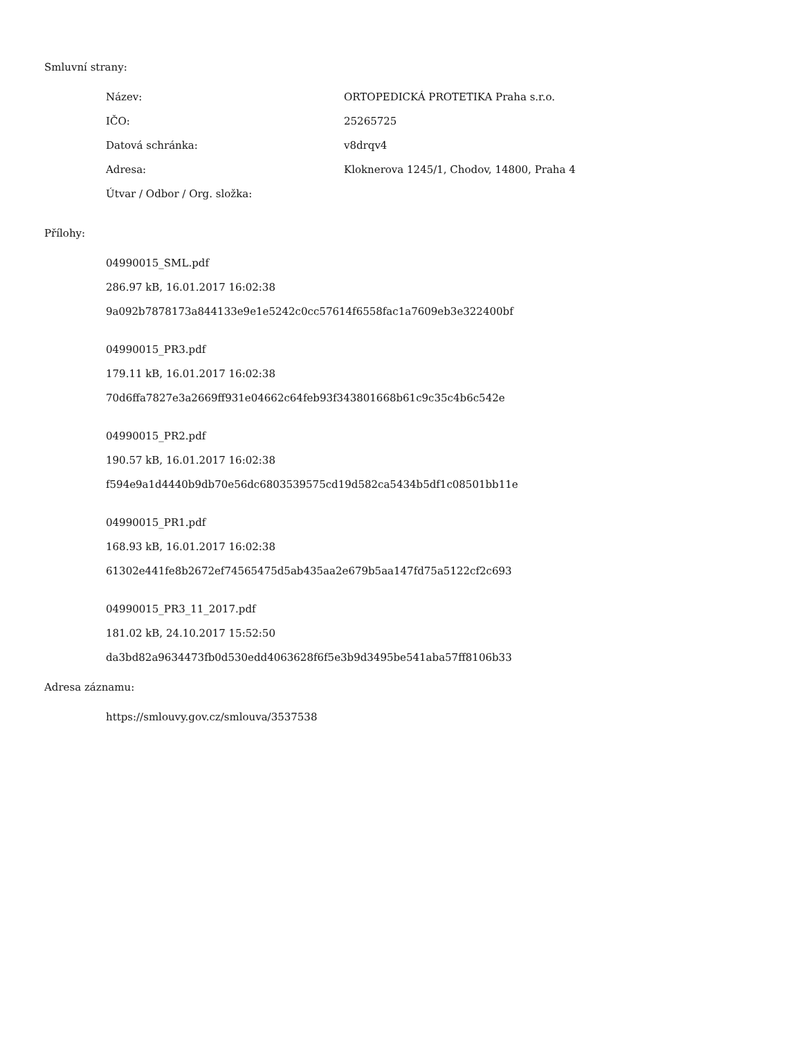Smluvní strany:
| Název: | ORTOPEDICKÁ PROTETIKA Praha s.r.o. |
| IČO: | 25265725 |
| Datová schránka: | v8drqv4 |
| Adresa: | Kloknerova 1245/1, Chodov, 14800, Praha 4 |
| Útvar / Odbor / Org. složka: | |
Přílohy:
04990015_SML.pdf
286.97 kB, 16.01.2017 16:02:38
9a092b7878173a844133e9e1e5242c0cc57614f6558fac1a7609eb3e322400bf
04990015_PR3.pdf
179.11 kB, 16.01.2017 16:02:38
70d6ffa7827e3a2669ff931e04662c64feb93f343801668b61c9c35c4b6c542e
04990015_PR2.pdf
190.57 kB, 16.01.2017 16:02:38
f594e9a1d4440b9db70e56dc6803539575cd19d582ca5434b5df1c08501bb11e
04990015_PR1.pdf
168.93 kB, 16.01.2017 16:02:38
61302e441fe8b2672ef74565475d5ab435aa2e679b5aa147fd75a5122cf2c693
04990015_PR3_11_2017.pdf
181.02 kB, 24.10.2017 15:52:50
da3bd82a9634473fb0d530edd4063628f6f5e3b9d3495be541aba57ff8106b33
Adresa záznamu:
https://smlouvy.gov.cz/smlouva/3537538